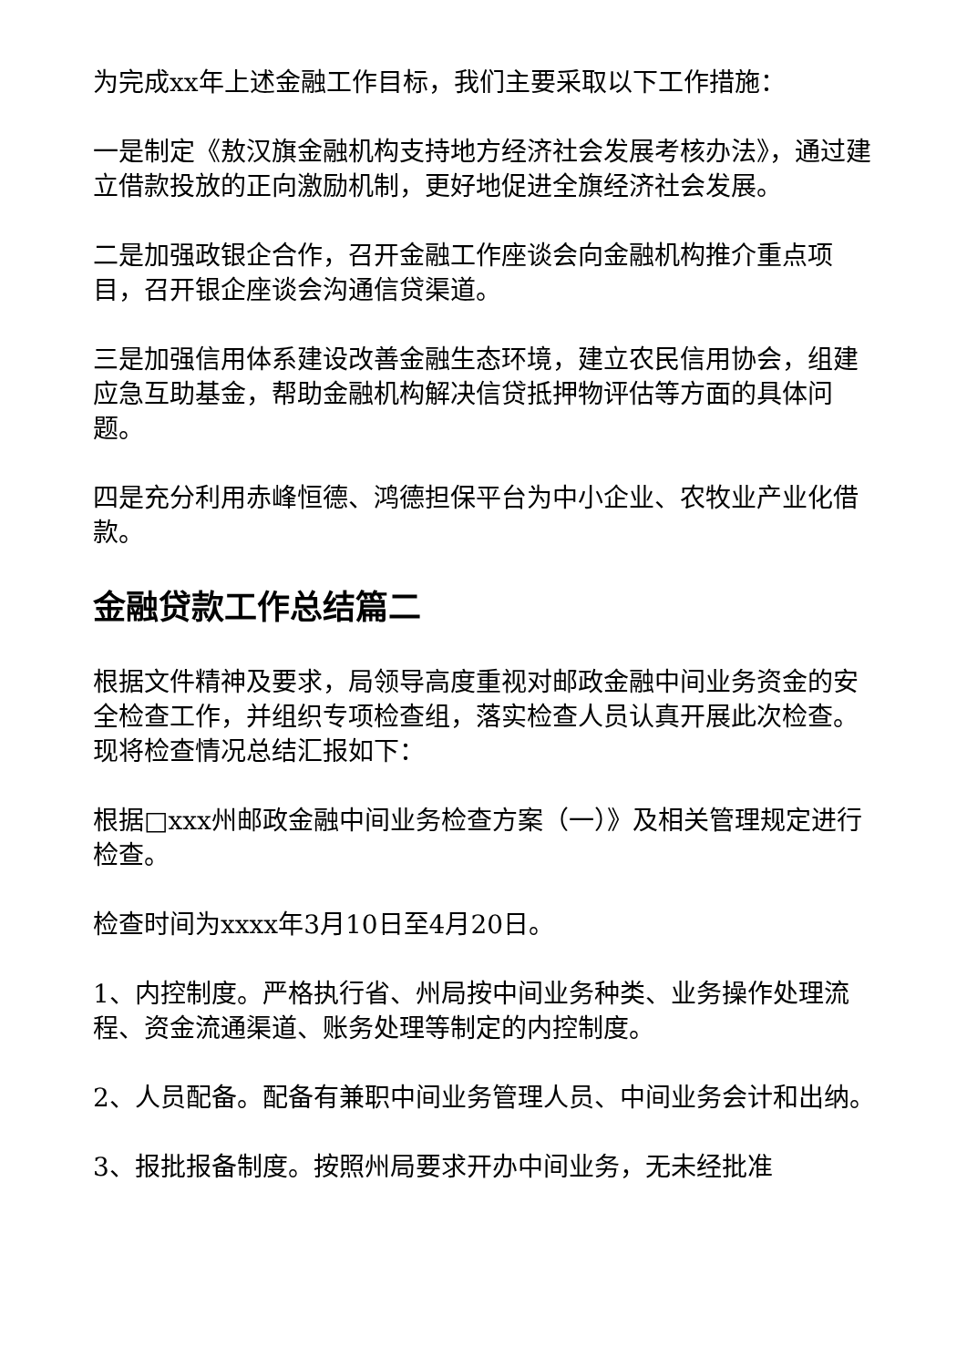为完成xx年上述金融工作目标，我们主要采取以下工作措施：
一是制定《敖汉旗金融机构支持地方经济社会发展考核办法》，通过建立借款投放的正向激励机制，更好地促进全旗经济社会发展。
二是加强政银企合作，召开金融工作座谈会向金融机构推介重点项目，召开银企座谈会沟通信贷渠道。
三是加强信用体系建设改善金融生态环境，建立农民信用协会，组建应急互助基金，帮助金融机构解决信贷抵押物评估等方面的具体问题。
四是充分利用赤峰恒德、鸿德担保平台为中小企业、农牧业产业化借款。
金融贷款工作总结篇二
根据文件精神及要求，局领导高度重视对邮政金融中间业务资金的安全检查工作，并组织专项检查组，落实检查人员认真开展此次检查。现将检查情况总结汇报如下：
根据□xxx州邮政金融中间业务检查方案（一）》及相关管理规定进行检查。
检查时间为xxxx年3月10日至4月20日。
1、内控制度。严格执行省、州局按中间业务种类、业务操作处理流程、资金流通渠道、账务处理等制定的内控制度。
2、人员配备。配备有兼职中间业务管理人员、中间业务会计和出纳。
3、报批报备制度。按照州局要求开办中间业务，无未经批准